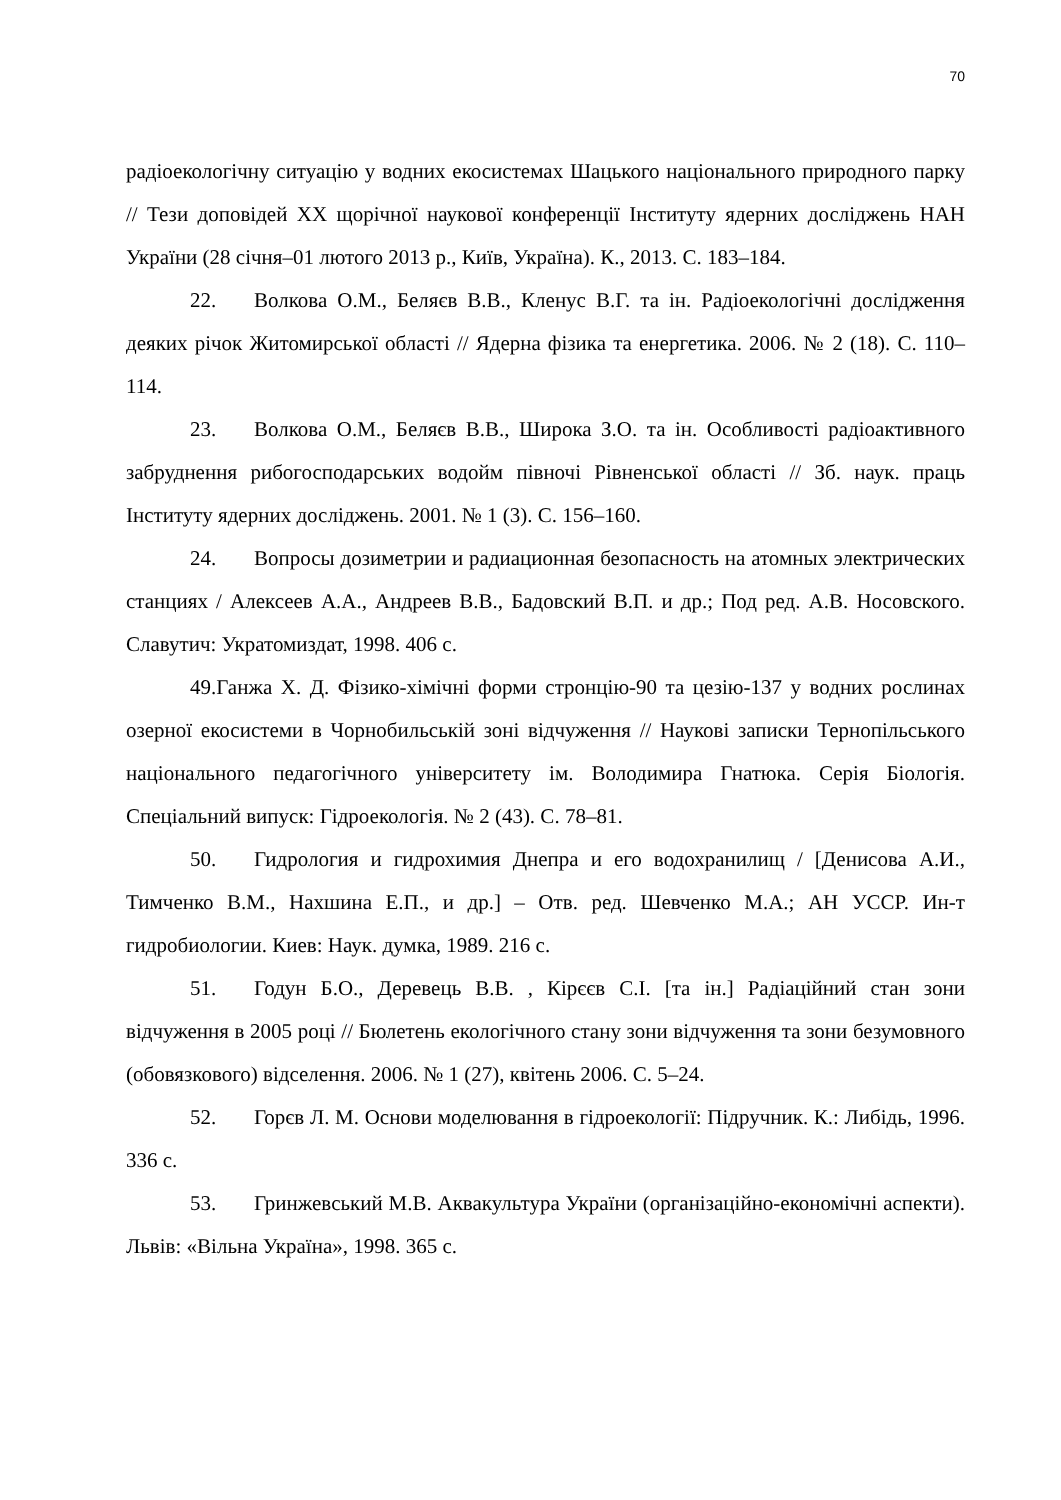70
радіоекологічну ситуацію у водних екосистемах Шацького національного природного парку // Тези доповідей ХХ щорічної наукової конференції Інституту ядерних досліджень НАН України (28 січня–01 лютого 2013 р., Київ, Україна). К., 2013. С. 183–184.
22. Волкова О.М., Беляєв В.В., Кленус В.Г. та ін. Радіоекологічні дослідження деяких річок Житомирської області // Ядерна фізика та енергетика. 2006. № 2 (18). С. 110–114.
23. Волкова О.М., Беляєв В.В., Широка З.О. та ін. Особливості радіоактивного забруднення рибогосподарських водойм півночі Рівненської області // Зб. наук. праць Інституту ядерних досліджень. 2001. № 1 (3). С. 156–160.
24. Вопросы дозиметрии и радиационная безопасность на атомных электрических станциях / Алексеев А.А., Андреев В.В., Бадовский В.П. и др.; Под ред. А.В. Носовского. Славутич: Укратомиздат, 1998. 406 с.
49.Ганжа Х. Д. Фізико-хімічні форми стронцію-90 та цезію-137 у водних рослинах озерної екосистеми в Чорнобильській зоні відчуження // Наукові записки Тернопільського національного педагогічного університету ім. Володимира Гнатюка. Серія Біологія. Спеціальний випуск: Гідроекологія. № 2 (43). С. 78–81.
50. Гидрология и гидрохимия Днепра и его водохранилищ / [Денисова А.И., Тимченко В.М., Нахшина Е.П., и др.] – Отв. ред. Шевченко М.А.; АН УССР. Ин-т гидробиологии. Киев: Наук. думка, 1989. 216 с.
51. Годун Б.О., Деревець В.В. , Кірєєв С.І. [та ін.] Радіаційний стан зони відчуження в 2005 році // Бюлетень екологічного стану зони відчуження та зони безумовного (обовязкового) відселення. 2006. № 1 (27), квітень 2006. С. 5–24.
52. Горєв Л. М. Основи моделювання в гідроекології: Підручник. К.: Либідь, 1996. 336 с.
53. Гринжевський М.В. Аквакультура України (організаційно-економічні аспекти). Львів: «Вільна Україна», 1998. 365 с.